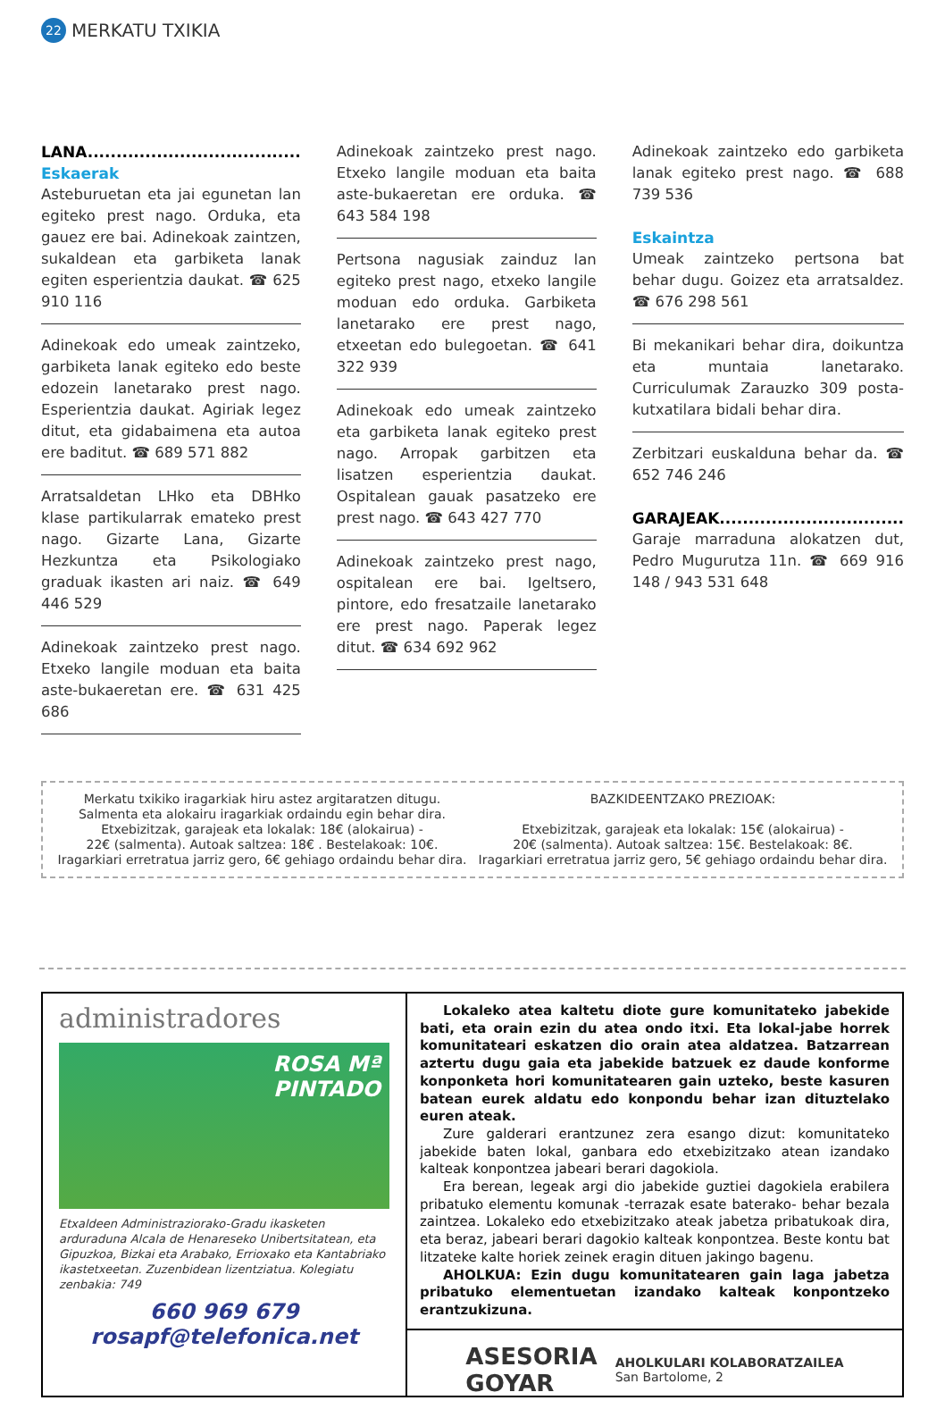22 MERKATU TXIKIA
LANA.....................................
Eskaerak
Asteburuetan eta jai egunetan lan egiteko prest nago. Orduka, eta gauez ere bai. Adinekoak zaintzen, sukaldean eta garbiketa lanak egiten esperientzia daukat. ☎ 625 910 116
Adinekoak edo umeak zaintzeko, garbiketa lanak egiteko edo beste edozein lanetarako prest nago. Esperientzia daukat. Agiriak legez ditut, eta gidabaimena eta autoa ere baditut. ☎ 689 571 882
Arratsaldetan LHko eta DBHko klase partikularrak emateko prest nago. Gizarte Lana, Gizarte Hezkuntza eta Psikologiako graduak ikasten ari naiz. ☎ 649 446 529
Adinekoak zaintzeko prest nago. Etxeko langile moduan eta baita aste-bukaeretan ere. ☎ 631 425 686
Adinekoak zaintzeko prest nago. Etxeko langile moduan eta baita aste-bukaeretan ere orduka. ☎ 643 584 198
Pertsona nagusiak zainduz lan egiteko prest nago, etxeko langile moduan edo orduka. Garbiketa lanetarako ere prest nago, etxeetan edo bulegoetan. ☎ 641 322 939
Adinekoak edo umeak zaintzeko eta garbiketa lanak egiteko prest nago. Arropak garbitzen eta lisatzen esperientzia daukat. Ospitalean gauak pasatzeko ere prest nago. ☎ 643 427 770
Adinekoak zaintzeko prest nago, ospitalean ere bai. Igeltsero, pintore, edo fresatzaile lanetarako ere prest nago. Paperak legez ditut. ☎ 634 692 962
Adinekoak zaintzeko edo garbiketa lanak egiteko prest nago. ☎ 688 739 536
Eskaintza
Umeak zaintzeko pertsona bat behar dugu. Goizez eta arratsaldez. ☎ 676 298 561
Bi mekanikari behar dira, doikuntza eta muntaia lanetarako. Curriculumak Zarauzko 309 posta-kutxatilara bidali behar dira.
Zerbitzari euskalduna behar da. ☎ 652 746 246
GARAJEAK................................
Garaje marraduna alokatzen dut, Pedro Mugurutza 11n. ☎ 669 916 148 / 943 531 648
Merkatu txikiko iragarkiak hiru astez argitaratzen ditugu.
Salmenta eta alokairu iragarkiak ordaindu egin behar dira.
Etxebizitzak, garajeak eta lokalak: 18€ (alokairua) -
22€ (salmenta). Autoak saltzea: 18€ . Bestelakoak: 10€.
Iragarkiari erretratua jarriz gero, 6€ gehiago ordaindu behar dira.
BAZKIDEENTZAKO PREZIOAK:
Etxebizitzak, garajeak eta lokalak: 15€ (alokairua) -
20€ (salmenta). Autoak saltzea: 15€. Bestelakoak: 8€.
Iragarkiari erretratua jarriz gero, 5€ gehiago ordaindu behar dira.
administradores
ROSA Mª
PINTADO
Etxaldeen Administraziorako-Gradu ikasketen arduraduna Alcala de Henareseko Unibertsitatean, eta Gipuzkoa, Bizkai eta Arabako, Errioxako eta Kantabriako ikastetxeetan. Zuzenbidean lizentziatua. Kolegiatu zenbakia: 749
660 969 679
rosapf@telefonica.net
Lokaleko atea kaltetu diote gure komunitateko jabekide bati, eta orain ezin du atea ondo itxi. Eta lokal-jabe horrek komunitateari eskatzen dio orain atea aldatzea. Batzarrean aztertu dugu gaia eta jabekide batzuek ez daude konforme konponketa hori komunitatearen gain uzteko, beste kasuren batean eurek aldatu edo konpondu behar izan dituztelako euren ateak.
Zure galderari erantzunez zera esango dizut: komunitateko jabekide baten lokal, ganbara edo etxebizitzako atean izandako kalteak konpontzea jabeari berari dagokiola.
Era berean, legeak argi dio jabekide guztiei dagokiela erabilera pribatuko elementu komunak -terrazak esate baterako- behar bezala zaintzea. Lokaleko edo etxebizitzako ateak jabetza pribatukoak dira, eta beraz, jabeari berari dagokio kalteak konpontzea. Beste kontu bat litzateke kalte horiek zeinek eragin dituen jakingo bagenu.
AHOLKUA: Ezin dugu komunitatearen gain laga jabetza pribatuko elementuetan izandako kalteak konpontzeko erantzukizuna.
ASESORIA
GOYAR
AHOLKULARI KOLABORATZAILEA
San Bartolome, 2